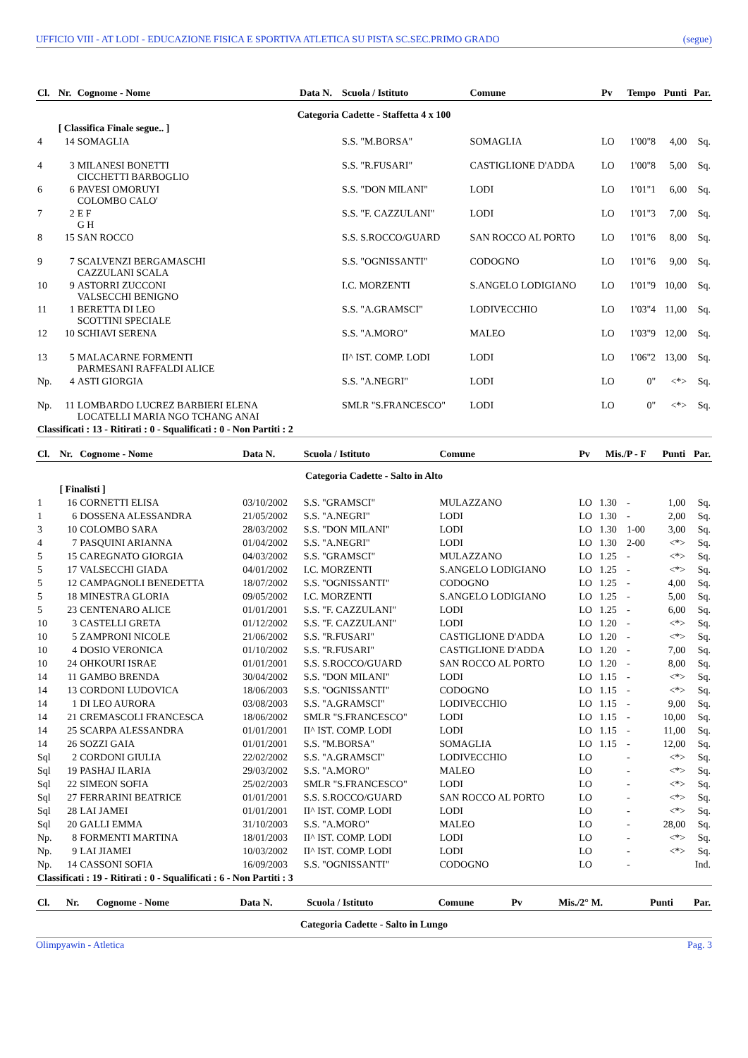UFFICIO VIII - AT LODI - EDUCAZIONE FISICA E SPORTIVA ATLETICA SU PISTA SC.SEC.PRIMO GRADO (segue)
| Cl. | Nr. | Cognome - Nome | Data N. | Scuola / Istituto | Comune | Pv | Tempo | Punti | Par. |
| --- | --- | --- | --- | --- | --- | --- | --- | --- | --- |
| Categoria Cadette - Staffetta 4 x 100 | | | | | | | | | |
| | [ Classifica Finale segue.. ] | | | | | | | | |
| 4 | 14 | SOMAGLIA | | S.S. "M.BORSA" | SOMAGLIA | LO | 1'00"8 | 4,00 | Sq. |
| 4 | 3 | MILANESI BONETTI CICCHETTI BARBOGLIO | | S.S. "R.FUSARI" | CASTIGLIONE D'ADDA | LO | 1'00"8 | 5,00 | Sq. |
| 6 | 6 | PAVESI OMORUYI COLOMBO CALO' | | S.S. "DON MILANI" | LODI | LO | 1'01"1 | 6,00 | Sq. |
| 7 | 2 | E F G H | | S.S. "F. CAZZULANI" | LODI | LO | 1'01"3 | 7,00 | Sq. |
| 8 | 15 | SAN ROCCO | | S.S. S.ROCCO/GUARD | SAN ROCCO AL PORTO | LO | 1'01"6 | 8,00 | Sq. |
| 9 | 7 | SCALVENZI BERGAMASCHI CAZZULANI SCALA | | S.S. "OGNISSANTI" | CODOGNO | LO | 1'01"6 | 9,00 | Sq. |
| 10 | 9 | ASTORRI ZUCCONI VALSECCHI BENIGNO | | I.C. MORZENTI | S.ANGELO LODIGIANO | LO | 1'01"9 | 10,00 | Sq. |
| 11 | 1 | BERETTA DI LEO SCOTTINI SPECIALE | | S.S. "A.GRAMSCI" | LODIVECCHIO | LO | 1'03"4 | 11,00 | Sq. |
| 12 | 10 | SCHIAVI SERENA | | S.S. "A.MORO" | MALEO | LO | 1'03"9 | 12,00 | Sq. |
| 13 | 5 | MALACARNE FORMENTI PARMESANI RAFFALDI ALICE | | II^ IST. COMP. LODI | LODI | LO | 1'06"2 | 13,00 | Sq. |
| Np. | 4 | ASTI GIORGIA | | S.S. "A.NEGRI" | LODI | LO | 0" | <*> | Sq. |
| Np. | 11 | LOMBARDO LUCREZ BARBIERI ELENA LOCATELLI MARIA NGO TCHANG ANAI | | SMLR "S.FRANCESCO" | LODI | LO | 0" | <*> | Sq. |
| Classificati : 13 - Ritirati : 0 - Squalificati : 0 - Non Partiti : 2 | | | | | | | | | |
| Cl. | Nr. | Cognome - Nome | Data N. | Scuola / Istituto | Comune | Pv | Mis./P - F | | Punti | Par. |
| --- | --- | --- | --- | --- | --- | --- | --- | --- | --- | --- |
| Categoria Cadette - Salto in Alto | | | | | | | | | | |
| | [ Finalisti ] | | | | | | | | | |
| 1 | 16 | CORNETTI ELISA | 03/10/2002 | S.S. "GRAMSCI" | MULAZZANO | LO | 1.30 | - | 1,00 | Sq. |
| 1 | 6 | DOSSENA ALESSANDRA | 21/05/2002 | S.S. "A.NEGRI" | LODI | LO | 1.30 | - | 2,00 | Sq. |
| 3 | 10 | COLOMBO SARA | 28/03/2002 | S.S. "DON MILANI" | LODI | LO | 1.30 | 1-00 | 3,00 | Sq. |
| 4 | 7 | PASQUINI ARIANNA | 01/04/2002 | S.S. "A.NEGRI" | LODI | LO | 1.30 | 2-00 | <*> | Sq. |
| 5 | 15 | CAREGNATO GIORGIA | 04/03/2002 | S.S. "GRAMSCI" | MULAZZANO | LO | 1.25 | - | <*> | Sq. |
| 5 | 17 | VALSECCHI GIADA | 04/01/2002 | I.C. MORZENTI | S.ANGELO LODIGIANO | LO | 1.25 | - | <*> | Sq. |
| 5 | 12 | CAMPAGNOLI BENEDETTA | 18/07/2002 | S.S. "OGNISSANTI" | CODOGNO | LO | 1.25 | - | 4,00 | Sq. |
| 5 | 18 | MINESTRA GLORIA | 09/05/2002 | I.C. MORZENTI | S.ANGELO LODIGIANO | LO | 1.25 | - | 5,00 | Sq. |
| 5 | 23 | CENTENARO ALICE | 01/01/2001 | S.S. "F. CAZZULANI" | LODI | LO | 1.25 | - | 6,00 | Sq. |
| 10 | 3 | CASTELLI GRETA | 01/12/2002 | S.S. "F. CAZZULANI" | LODI | LO | 1.20 | - | <*> | Sq. |
| 10 | 5 | ZAMPRONI NICOLE | 21/06/2002 | S.S. "R.FUSARI" | CASTIGLIONE D'ADDA | LO | 1.20 | - | <*> | Sq. |
| 10 | 4 | DOSIO VERONICA | 01/10/2002 | S.S. "R.FUSARI" | CASTIGLIONE D'ADDA | LO | 1.20 | - | 7,00 | Sq. |
| 10 | 24 | OHKOURI ISRAE | 01/01/2001 | S.S. S.ROCCO/GUARD | SAN ROCCO AL PORTO | LO | 1.20 | - | 8,00 | Sq. |
| 14 | 11 | GAMBO BRENDA | 30/04/2002 | S.S. "DON MILANI" | LODI | LO | 1.15 | - | <*> | Sq. |
| 14 | 13 | CORDONI LUDOVICA | 18/06/2003 | S.S. "OGNISSANTI" | CODOGNO | LO | 1.15 | - | <*> | Sq. |
| 14 | 1 | DI LEO AURORA | 03/08/2003 | S.S. "A.GRAMSCI" | LODIVECCHIO | LO | 1.15 | - | 9,00 | Sq. |
| 14 | 21 | CREMASCOLI FRANCESCA | 18/06/2002 | SMLR "S.FRANCESCO" | LODI | LO | 1.15 | - | 10,00 | Sq. |
| 14 | 25 | SCARPA ALESSANDRA | 01/01/2001 | II^ IST. COMP. LODI | LODI | LO | 1.15 | - | 11,00 | Sq. |
| 14 | 26 | SOZZI GAIA | 01/01/2001 | S.S. "M.BORSA" | SOMAGLIA | LO | 1.15 | - | 12,00 | Sq. |
| Sql | 2 | CORDONI GIULIA | 22/02/2002 | S.S. "A.GRAMSCI" | LODIVECCHIO | LO | | - | <*> | Sq. |
| Sql | 19 | PASHAJ ILARIA | 29/03/2002 | S.S. "A.MORO" | MALEO | LO | | - | <*> | Sq. |
| Sql | 22 | SIMEON SOFIA | 25/02/2003 | SMLR "S.FRANCESCO" | LODI | LO | | - | <*> | Sq. |
| Sql | 27 | FERRARINI BEATRICE | 01/01/2001 | S.S. S.ROCCO/GUARD | SAN ROCCO AL PORTO | LO | | - | <*> | Sq. |
| Sql | 28 | LAI JAMEI | 01/01/2001 | II^ IST. COMP. LODI | LODI | LO | | - | <*> | Sq. |
| Sql | 20 | GALLI EMMA | 31/10/2003 | S.S. "A.MORO" | MALEO | LO | | - | 28,00 | Sq. |
| Np. | 8 | FORMENTI MARTINA | 18/01/2003 | II^ IST. COMP. LODI | LODI | LO | | - | <*> | Sq. |
| Np. | 9 | LAI JIAMEI | 10/03/2002 | II^ IST. COMP. LODI | LODI | LO | | - | <*> | Sq. |
| Np. | 14 | CASSONI SOFIA | 16/09/2003 | S.S. "OGNISSANTI" | CODOGNO | LO | | - | | Ind. |
| Classificati : 19 - Ritirati : 0 - Squalificati : 6 - Non Partiti : 3 | | | | | | | | | | |
| Cl. | Nr. | Cognome - Nome | Data N. | Scuola / Istituto | Comune | Pv | Mis./2° M. | Punti | Par. |
| --- | --- | --- | --- | --- | --- | --- | --- | --- | --- |
| Categoria Cadette - Salto in Lungo | | | | | | | | | |
Olimpyawin - Atletica Pag. 3